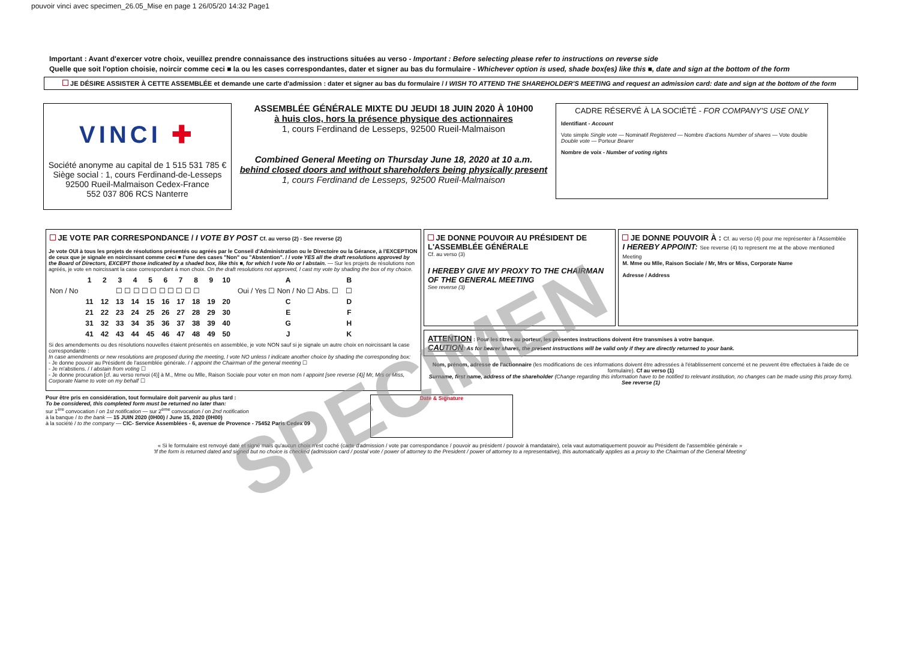pouvoir vinci avec specimen_26.05_Mise en page 1 26/05/20 14:32 Page1
Important : Avant d'exercer votre choix, veuillez prendre connaissance des instructions situées au verso - Important : Before selecting please refer to instructions on reverse side
Quelle que soit l'option choisie, noircir comme ceci ■ la ou les cases correspondantes, dater et signer au bas du formulaire - Whichever option is used, shade box(es) like this ■, date and sign at the bottom of the form
JE DÉSIRE ASSISTER À CETTE ASSEMBLÉE et demande une carte d'admission : dater et signer au bas du formulaire / I WISH TO ATTEND THE SHAREHOLDER'S MEETING and request an admission card: date and sign at the bottom of the form
VINCI ✚
Société anonyme au capital de 1 515 531 785 €
Siège social : 1, cours Ferdinand-de-Lesseps
92500 Rueil-Malmaison Cedex-France
552 037 806 RCS Nanterre
ASSEMBLÉE GÉNÉRALE MIXTE DU JEUDI 18 JUIN 2020 À 10H00
à huis clos, hors la présence physique des actionnaires
1, cours Ferdinand de Lesseps, 92500 Rueil-Malmaison
Combined General Meeting on Thursday June 18, 2020 at 10 a.m.
behind closed doors and without shareholders being physically present
1, cours Ferdinand de Lesseps, 92500 Rueil-Malmaison
CADRE RÉSERVÉ À LA SOCIÉTÉ - FOR COMPANY'S USE ONLY
Identifiant - Account
Vote simple Single vote — Nominatif Registered — Nombre d'actions Number of shares — Vote double Double vote — Porteur Bearer
Nombre de voix - Number of voting rights
JE VOTE PAR CORRESPONDANCE / I VOTE BY POST Cf. au verso (2) - See reverse (2)
Je vote OUI à tous les projets de résolutions présentés ou agréés par le Conseil d'Administration ou le Directoire ou la Gérance, à l'EXCEPTION de ceux que je signale en noircissant comme ceci ■ l'une des cases "Non" ou "Abstention". / I vote YES all the draft resolutions approved by the Board of Directors, EXCEPT those indicated by a shaded box, like this ■, for which I vote No or I abstain. — Sur les projets de résolutions non agréés, je vote en noircissant la case correspondant à mon choix. On the draft resolutions not approved, I cast my vote by shading the box of my choice.
| | 1 | 2 | 3 | 4 | 5 | 6 | 7 | 8 | 9 | 10 | A | B |
| --- | --- | --- | --- | --- | --- | --- | --- | --- | --- | --- | --- | --- |
| Non / No | ☐ ☐ ☐ ☐ ☐ ☐ ☐ ☐ ☐ ☐ | | | | | | | | | | Oui / Yes ☐ Non / No ☐ Abs. ☐ | ☐ |
| | 11 | 12 | 13 | 14 | 15 | 16 | 17 | 18 | 19 | 20 | C | D |
| | 21 | 22 | 23 | 24 | 25 | 26 | 27 | 28 | 29 | 30 | E | F |
| | 31 | 32 | 33 | 34 | 35 | 36 | 37 | 38 | 39 | 40 | G | H |
| | 41 | 42 | 43 | 44 | 45 | 46 | 47 | 48 | 49 | 50 | J | K |
Si des amendements ou des résolutions nouvelles étaient présentés en assemblée, je vote NON sauf si je signale un autre choix en noircissant la case correspondante :
In case amendments or new resolutions are proposed during the meeting, I vote NO unless I indicate another choice by shading the corresponding box:
- Je donne pouvoir au Président de l'assemblée générale. / I appoint the Chairman of the general meeting ☐
- Je m'abstiens. / I abstain from voting ☐
- Je donne procuration [cf. au verso renvoi (4)] à M., Mme ou Mlle, Raison Sociale pour voter en mon nom I appoint [see reverse (4)] Mr, Mrs or Miss, Corporate Name to vote on my behalf ☐
JE DONNE POUVOIR AU PRÉSIDENT DE L'ASSEMBLÉE GÉNÉRALE
Cf. au verso (3)
I HEREBY GIVE MY PROXY TO THE CHAIRMAN OF THE GENERAL MEETING
See reverse (3)
JE DONNE POUVOIR À : Cf. au verso (4) pour me représenter à l'Assemblée
I HEREBY APPOINT: See reverse (4) to represent me at the above mentioned Meeting
M. Mme ou Mlle, Raison Sociale / Mr, Mrs or Miss, Corporate Name
Adresse / Address
ATTENTION : Pour les titres au porteur, les présentes instructions doivent être transmises à votre banque.
CAUTION: As for bearer shares, the present instructions will be valid only if they are directly returned to your bank.
Nom, prénom, adresse de l'actionnaire (les modifications de ces informations doivent être adressées à l'établissement concerné et ne peuvent être effectuées à l'aide de ce formulaire). Cf au verso (1)
Surname, first name, address of the shareholder (Change regarding this information have to be notified to relevant institution, no changes can be made using this proxy form). See reverse (1)
Pour être pris en considération, tout formulaire doit parvenir au plus tard :
To be considered, this completed form must be returned no later than:
sur 1<sup>ère</sup> convocation / on 1st notification — sur 2<sup>ème</sup> convocation / on 2nd notification
à la banque / to the bank — 15 JUIN 2020 (0H00) / June 15, 2020 (0H00)
à la société / to the company — CIC- Service Assemblées - 6, avenue de Provence - 75452 Paris Cedex 09
Date & Signature
« Si le formulaire est renvoyé daté et signé mais qu'aucun choix n'est coché (carte d'admission / vote par correspondance / pouvoir au président / pouvoir à mandataire), cela vaut automatiquement pouvoir au Président de l'assemblée générale »
'If the form is returned dated and signed but no choice is checked (admission card / postal vote / power of attorney to the President / power of attorney to a representative), this automatically applies as a proxy to the Chairman of the General Meeting'
SPECIMEN